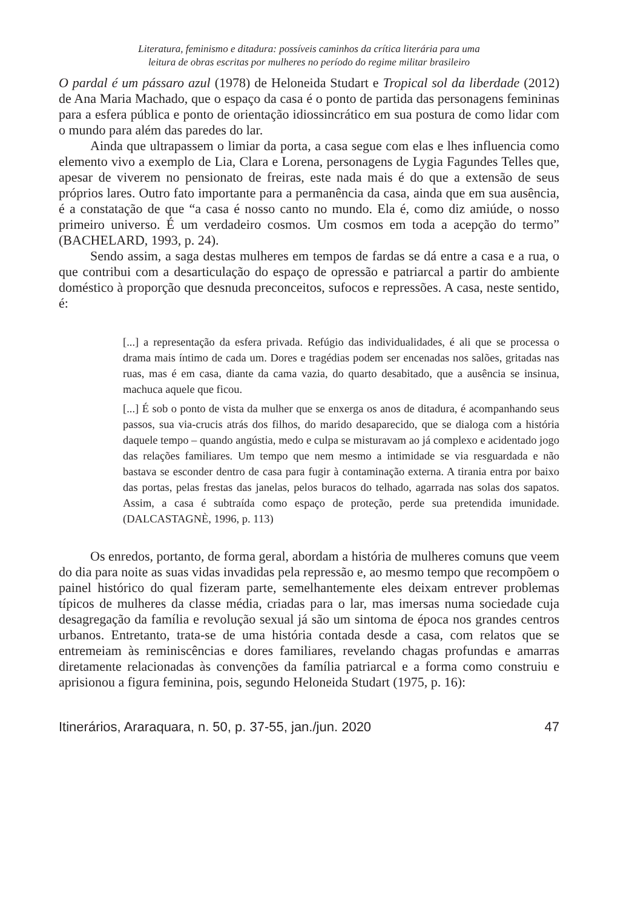Literatura, feminismo e ditadura: possíveis caminhos da crítica literária para uma
leitura de obras escritas por mulheres no período do regime militar brasileiro
O pardal é um pássaro azul (1978) de Heloneida Studart e Tropical sol da liberdade (2012) de Ana Maria Machado, que o espaço da casa é o ponto de partida das personagens femininas para a esfera pública e ponto de orientação idiossincrático em sua postura de como lidar com o mundo para além das paredes do lar.
Ainda que ultrapassem o limiar da porta, a casa segue com elas e lhes influencia como elemento vivo a exemplo de Lia, Clara e Lorena, personagens de Lygia Fagundes Telles que, apesar de viverem no pensionato de freiras, este nada mais é do que a extensão de seus próprios lares. Outro fato importante para a permanência da casa, ainda que em sua ausência, é a constatação de que “a casa é nosso canto no mundo. Ela é, como diz amiúde, o nosso primeiro universo. É um verdadeiro cosmos. Um cosmos em toda a acepção do termo” (BACHELARD, 1993, p. 24).
Sendo assim, a saga destas mulheres em tempos de fardas se dá entre a casa e a rua, o que contribui com a desarticulação do espaço de opressão e patriarcal a partir do ambiente doméstico à proporção que desnuda preconceitos, sufocos e repressões. A casa, neste sentido, é:
[...] a representação da esfera privada. Refúgio das individualidades, é ali que se processa o drama mais íntimo de cada um. Dores e tragédias podem ser encenadas nos salões, gritadas nas ruas, mas é em casa, diante da cama vazia, do quarto desabitado, que a ausência se insinua, machuca aquele que ficou.
[...] É sob o ponto de vista da mulher que se enxerga os anos de ditadura, é acompanhando seus passos, sua via-crucis atrás dos filhos, do marido desaparecido, que se dialoga com a história daquele tempo – quando angústia, medo e culpa se misturavam ao já complexo e acidentado jogo das relações familiares. Um tempo que nem mesmo a intimidade se via resguardada e não bastava se esconder dentro de casa para fugir à contaminação externa. A tirania entra por baixo das portas, pelas frestas das janelas, pelos buracos do telhado, agarrada nas solas dos sapatos. Assim, a casa é subtraída como espaço de proteção, perde sua pretendida imunidade. (DALCASTAGNÈ, 1996, p. 113)
Os enredos, portanto, de forma geral, abordam a história de mulheres comuns que veem do dia para noite as suas vidas invadidas pela repressão e, ao mesmo tempo que recompõem o painel histórico do qual fizeram parte, semelhantemente eles deixam entrever problemas típicos de mulheres da classe média, criadas para o lar, mas imersas numa sociedade cuja desagregação da família e revolução sexual já são um sintoma de época nos grandes centros urbanos. Entretanto, trata-se de uma história contada desde a casa, com relatos que se entremeiam às reminiscências e dores familiares, revelando chagas profundas e amarras diretamente relacionadas às convenções da família patriarcal e a forma como construiu e aprisionou a figura feminina, pois, segundo Heloneida Studart (1975, p. 16):
Itinerários, Araraquara, n. 50, p. 37-55, jan./jun. 2020 47